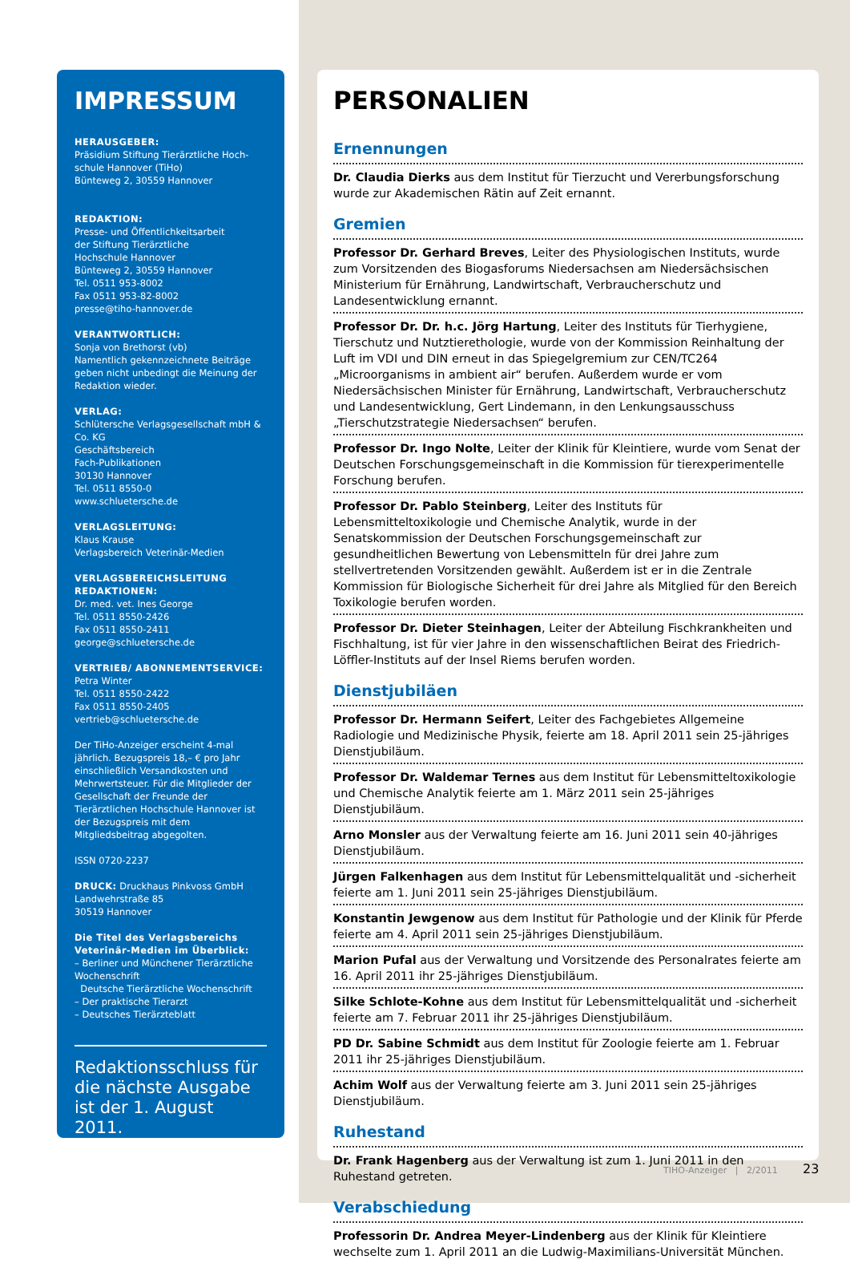IMPRESSUM
HERAUSGEBER:
Präsidium Stiftung Tierärztliche Hoch-schule Hannover (TiHo)
Bünteweg 2, 30559 Hannover
REDAKTION:
Presse- und Öffentlichkeitsarbeit
der Stiftung Tierärztliche
Hochschule Hannover
Bünteweg 2, 30559 Hannover
Tel. 0511 953-8002
Fax 0511 953-82-8002
presse@tiho-hannover.de
VERANTWORTLICH:
Sonja von Brethorst (vb)
Namentlich gekennzeichnete Beiträge geben nicht unbedingt die Meinung der Redaktion wieder.
VERLAG:
Schlütersche Verlagsgesellschaft mbH & Co. KG
Geschäftsbereich
Fach-Publikationen
30130 Hannover
Tel. 0511 8550-0
www.schluetersche.de
VERLAGSLEITUNG:
Klaus Krause
Verlagsbereich Veterinär-Medien
VERLAGSBEREICHSLEITUNG REDAKTIONEN:
Dr. med. vet. Ines George
Tel. 0511 8550-2426
Fax 0511 8550-2411
george@schluetersche.de
VERTRIEB/ ABONNEMENTSERVICE:
Petra Winter
Tel. 0511 8550-2422
Fax 0511 8550-2405
vertrieb@schluetersche.de
Der TiHo-Anzeiger erscheint 4-mal jährlich. Bezugspreis 18,– € pro Jahr einschließlich Versandkosten und Mehrwertsteuer. Für die Mitglieder der Gesellschaft der Freunde der Tierärztlichen Hochschule Hannover ist der Bezugspreis mit dem Mitgliedsbeitrag abgegolten.
ISSN 0720-2237
DRUCK: Druckhaus Pinkvoss GmbH
Landwehrstraße 85
30519 Hannover
Die Titel des Verlagsbereichs Veterinär-Medien im Überblick:
– Berliner und Münchener Tierärztliche Wochenschrift
Deutsche Tierärztliche Wochenschrift
– Der praktische Tierarzt
– Deutsches Tierärzteblatt
Redaktionsschluss für die nächste Ausgabe ist der 1. August 2011.
PERSONALIEN
Ernennungen
Dr. Claudia Dierks aus dem Institut für Tierzucht und Vererbungsforschung wurde zur Akademischen Rätin auf Zeit ernannt.
Gremien
Professor Dr. Gerhard Breves, Leiter des Physiologischen Instituts, wurde zum Vorsitzenden des Biogasforums Niedersachsen am Niedersächsischen Ministerium für Ernährung, Landwirtschaft, Verbraucherschutz und Landesentwicklung ernannt.
Professor Dr. Dr. h.c. Jörg Hartung, Leiter des Instituts für Tierhygiene, Tierschutz und Nutztierethologie, wurde von der Kommission Reinhaltung der Luft im VDI und DIN erneut in das Spiegelgremium zur CEN/TC264 „Microorganisms in ambient air“ berufen. Außerdem wurde er vom Niedersächsischen Minister für Ernährung, Landwirtschaft, Verbraucherschutz und Landesentwicklung, Gert Lindemann, in den Lenkungsausschuss „Tierschutzstrategie Niedersachsen“ berufen.
Professor Dr. Ingo Nolte, Leiter der Klinik für Kleintiere, wurde vom Senat der Deutschen Forschungsgemeinschaft in die Kommission für tierexperimentelle Forschung berufen.
Professor Dr. Pablo Steinberg, Leiter des Instituts für Lebensmitteltoxikologie und Chemische Analytik, wurde in der Senatskommission der Deutschen Forschungsgemeinschaft zur gesundheitlichen Bewertung von Lebensmitteln für drei Jahre zum stellvertretenden Vorsitzenden gewählt. Außerdem ist er in die Zentrale Kommission für Biologische Sicherheit für drei Jahre als Mitglied für den Bereich Toxikologie berufen worden.
Professor Dr. Dieter Steinhagen, Leiter der Abteilung Fischkrankheiten und Fischhaltung, ist für vier Jahre in den wissenschaftlichen Beirat des Friedrich-Löffler-Instituts auf der Insel Riems berufen worden.
Dienstjubiläen
Professor Dr. Hermann Seifert, Leiter des Fachgebietes Allgemeine Radiologie und Medizinische Physik, feierte am 18. April 2011 sein 25-jähriges Dienstjubiläum.
Professor Dr. Waldemar Ternes aus dem Institut für Lebensmitteltoxikologie und Chemische Analytik feierte am 1. März 2011 sein 25-jähriges Dienstjubiläum.
Arno Monsler aus der Verwaltung feierte am 16. Juni 2011 sein 40-jähriges Dienstjubiläum.
Jürgen Falkenhagen aus dem Institut für Lebensmittelqualität und -sicherheit feierte am 1. Juni 2011 sein 25-jähriges Dienstjubiläum.
Konstantin Jewgenow aus dem Institut für Pathologie und der Klinik für Pferde feierte am 4. April 2011 sein 25-jähriges Dienstjubiläum.
Marion Pufal aus der Verwaltung und Vorsitzende des Personalrates feierte am 16. April 2011 ihr 25-jähriges Dienstjubiläum.
Silke Schlote-Kohne aus dem Institut für Lebensmittelqualität und -sicherheit feierte am 7. Februar 2011 ihr 25-jähriges Dienstjubiläum.
PD Dr. Sabine Schmidt aus dem Institut für Zoologie feierte am 1. Februar 2011 ihr 25-jähriges Dienstjubiläum.
Achim Wolf aus der Verwaltung feierte am 3. Juni 2011 sein 25-jähriges Dienstjubiläum.
Ruhestand
Dr. Frank Hagenberg aus der Verwaltung ist zum 1. Juni 2011 in den Ruhestand getreten.
Verabschiedung
Professorin Dr. Andrea Meyer-Lindenberg aus der Klinik für Kleintiere wechselte zum 1. April 2011 an die Ludwig-Maximilians-Universität München.
TIHO-Anzeiger | 2/2011 23